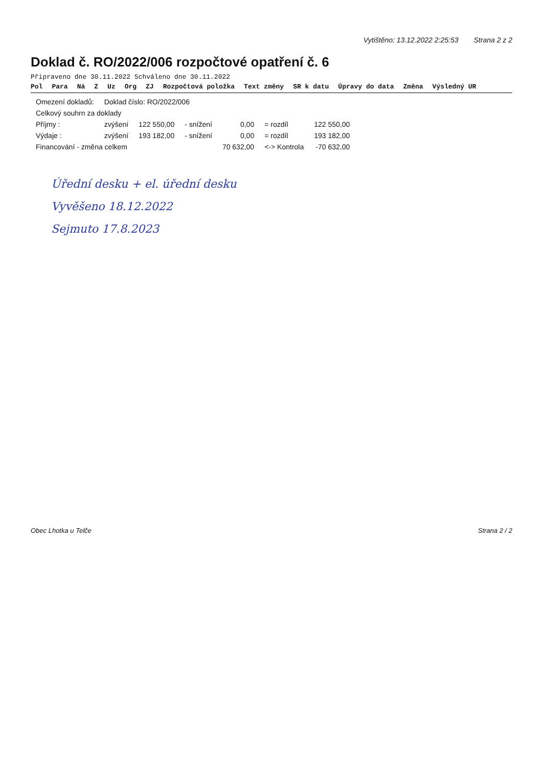Vytištěno: 13.12.2022 2:25:53 Strana 2 z 2
Doklad č. RO/2022/006 rozpočtové opatření č. 6
Připraveno dne 30.11.2022 Schváleno dne 30.11.2022
Pol Para Ná Z Uz Org ZJ Rozpočtová položka Text změny SR k datu Úpravy do data Změna Výsledný UR
| Omezení dokladů: | Doklad číslo: RO/2022/006 | | | | | |
| Celkový souhrn za doklady | | | | | | |
| Příjmy : | zvýšení | 122 550,00 | - snížení | 0,00 | = rozdíl | 122 550,00 |
| Výdaje : | zvýšení | 193 182,00 | - snížení | 0,00 | = rozdíl | 193 182,00 |
| Financování - změna celkem | | | | 70 632,00 | <-> Kontrola | -70 632,00 |
Úřední desku + el. úřední desku
Vyvěšeno 18.12.2022
Sejmuto 17.8.2023
Obec Lhotka u Telče Strana 2 / 2